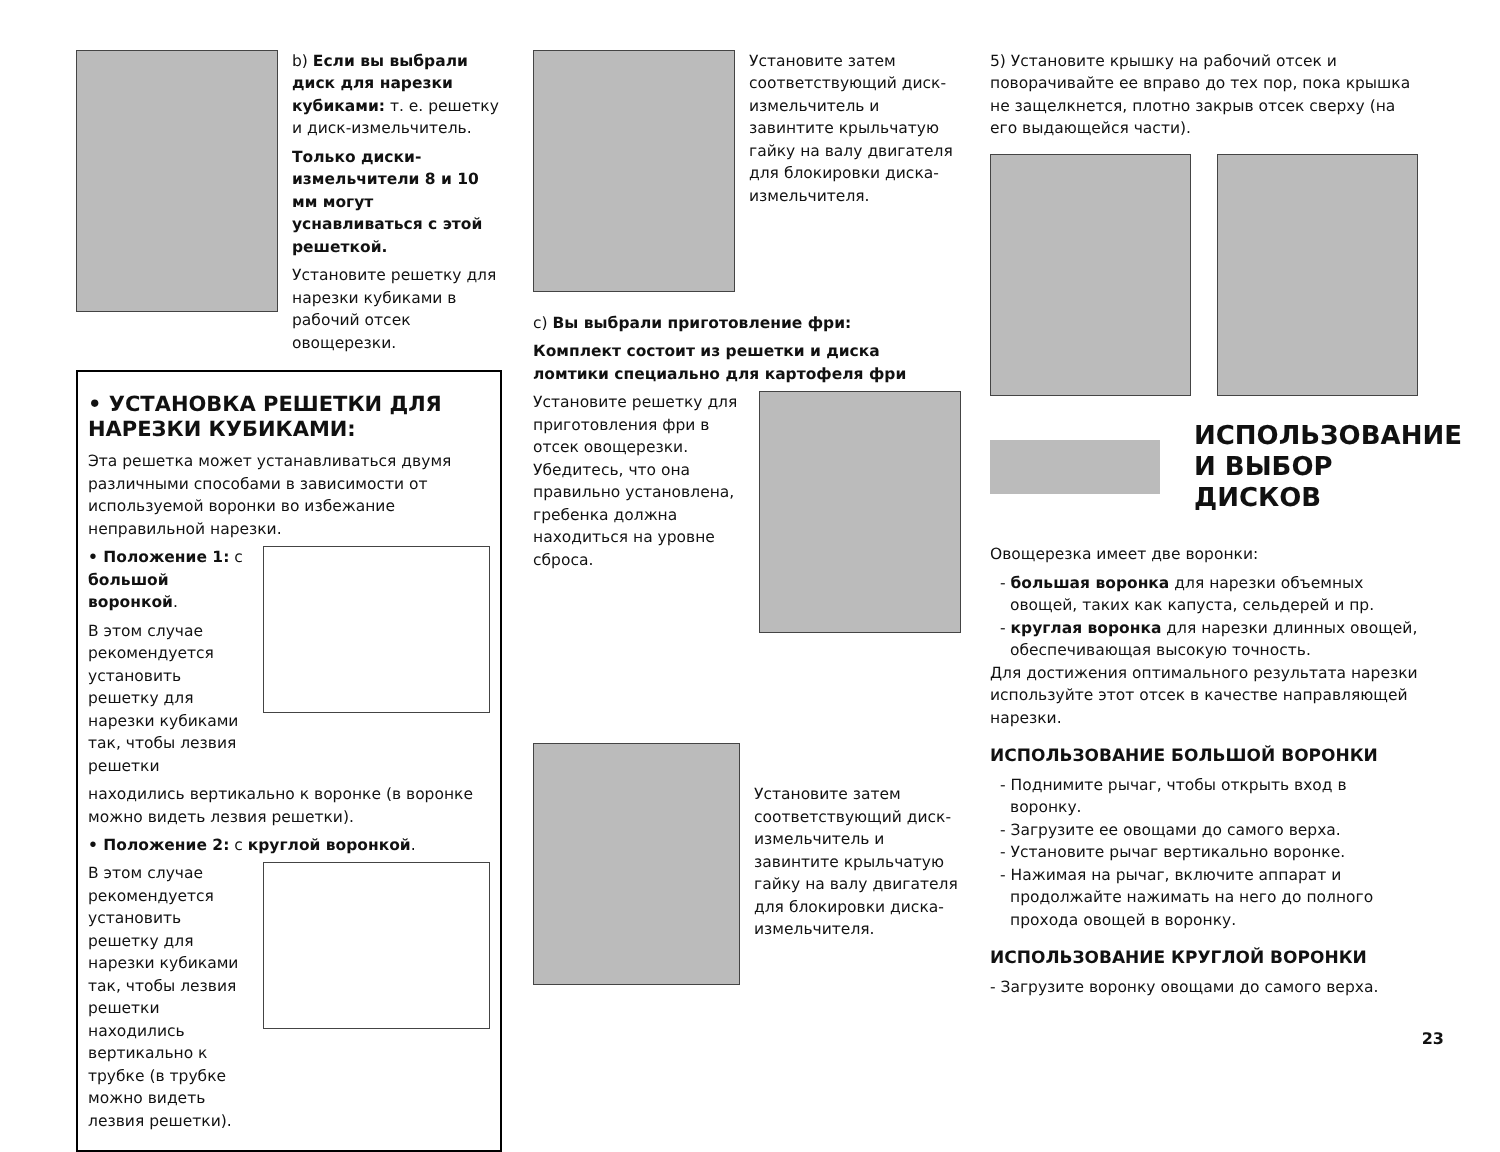b) Если вы выбрали диск для нарезки кубиками: т. е. решетку и диск-измельчитель.
Только диски-измельчители 8 и 10 мм могут уснавливаться с этой решеткой.
Установите решетку для нарезки кубиками в рабочий отсек овощерезки.
• УСТАНОВКА РЕШЕТКИ ДЛЯ НАРЕЗКИ КУБИКАМИ:
Эта решетка может устанавливаться двумя различными способами в зависимости от используемой воронки во избежание неправильной нарезки.
• Положение 1: с большой воронкой.
В этом случае рекомендуется установить решетку для нарезки кубиками так, чтобы лезвия решетки
находились вертикально к воронке (в воронке можно видеть лезвия решетки).
• Положение 2: с круглой воронкой.
В этом случае рекомендуется установить решетку для нарезки кубиками так, чтобы лезвия решетки находились вертикально к трубке (в трубке можно видеть лезвия решетки).
Установите затем соответствующий диск-измельчитель и завинтите крыльчатую гайку на валу двигателя для блокировки диска-измельчителя.
c) Вы выбрали приготовление фри:
Комплект состоит из решетки и диска ломтики специально для картофеля фри
Установите решетку для приготовления фри в отсек овощерезки. Убедитесь, что она правильно установлена, гребенка должна находиться на уровне сброса.
Установите затем соответствующий диск-измельчитель и завинтите крыльчатую гайку на валу двигателя для блокировки диска-измельчителя.
5) Установите крышку на рабочий отсек и поворачивайте ее вправо до тех пор, пока крышка не защелкнется, плотно закрыв отсек сверху (на его выдающейся части).
ИСПОЛЬЗОВАНИЕ И ВЫБОР ДИСКОВ
Овощерезка имеет две воронки:
- большая воронка для нарезки объемных овощей, таких как капуста, сельдерей и пр.
- круглая воронка для нарезки длинных овощей, обеспечивающая высокую точность.
Для достижения оптимального результата нарезки используйте этот отсек в качестве направляющей нарезки.
ИСПОЛЬЗОВАНИЕ БОЛЬШОЙ ВОРОНКИ
- Поднимите рычаг, чтобы открыть вход в воронку.
- Загрузите ее овощами до самого верха.
- Установите рычаг вертикально воронке.
- Нажимая на рычаг, включите аппарат и продолжайте нажимать на него до полного прохода овощей в воронку.
ИСПОЛЬЗОВАНИЕ КРУГЛОЙ ВОРОНКИ
- Загрузите воронку овощами до самого верха.
23